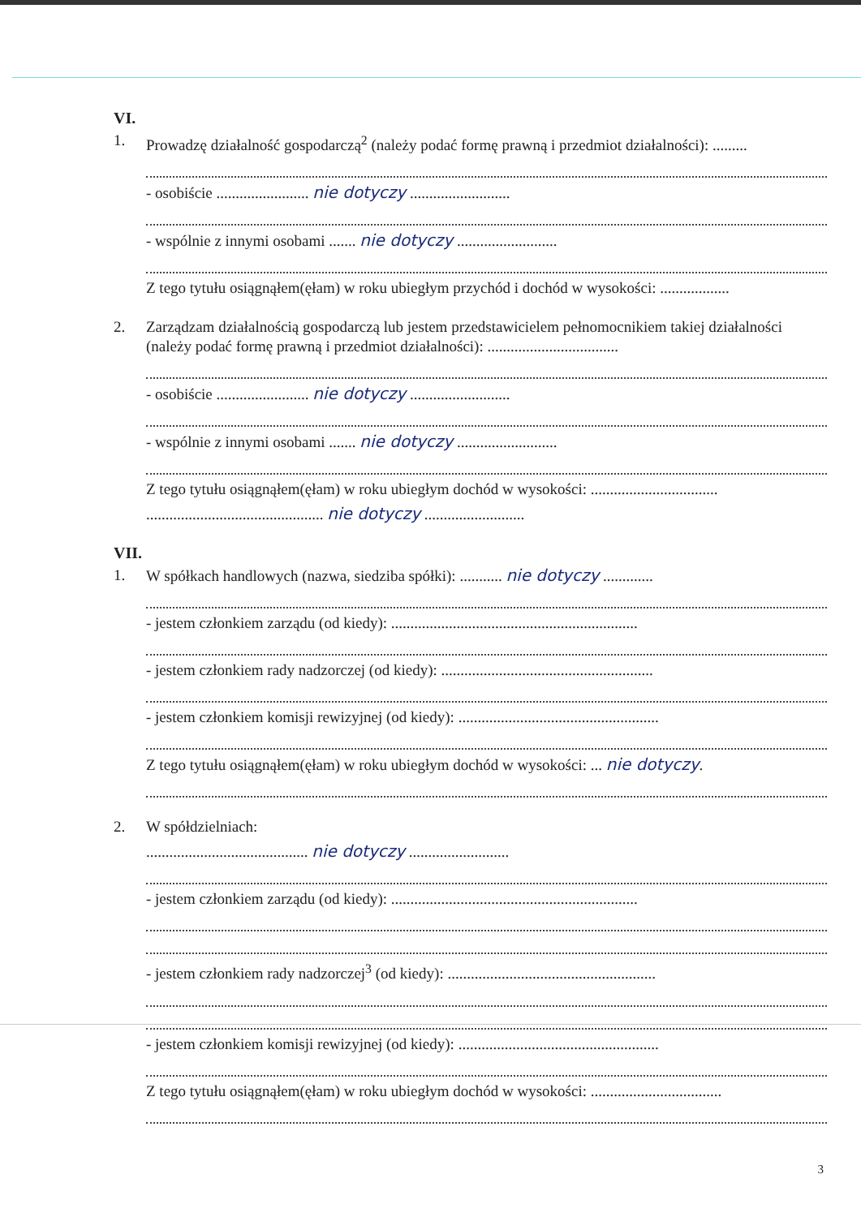VI.
1. Prowadzę działalność gospodarczą<sup>2</sup> (należy podać formę prawną i przedmiot działalności): .........
- osobiście ........................ nie dotyczy ..........................
- wspólnie z innymi osobami ....... nie dotyczy ..........................
Z tego tytułu osiągnąłem(ęłam) w roku ubiegłym przychód i dochód w wysokości: ..................
2. Zarządzam działalnością gospodarczą lub jestem przedstawicielem pełnomocnikiem takiej działalności (należy podać formę prawną i przedmiot działalności): ..................................
- osobiście ........................ nie dotyczy ..........................
- wspólnie z innymi osobami ....... nie dotyczy ..........................
Z tego tytułu osiągnąłem(ęłam) w roku ubiegłym dochód w wysokości: .................................
.............................................. nie dotyczy ..........................
VII.
1. W spółkach handlowych (nazwa, siedziba spółki): ........... nie dotyczy .............
- jestem członkiem zarządu (od kiedy): ................................................................
- jestem członkiem rady nadzorczej (od kiedy): .......................................................
- jestem członkiem komisji rewizyjnej (od kiedy): ....................................................
Z tego tytułu osiągnąłem(ęłam) w roku ubiegłym dochód w wysokości: ... nie dotyczy.
2. W spółdzielniach:
.......................................... nie dotyczy ..........................
- jestem członkiem zarządu (od kiedy): ................................................................
- jestem członkiem rady nadzorczej<sup>3</sup> (od kiedy): ......................................................
- jestem członkiem komisji rewizyjnej (od kiedy): ....................................................
Z tego tytułu osiągnąłem(ęłam) w roku ubiegłym dochód w wysokości: ..................................
3